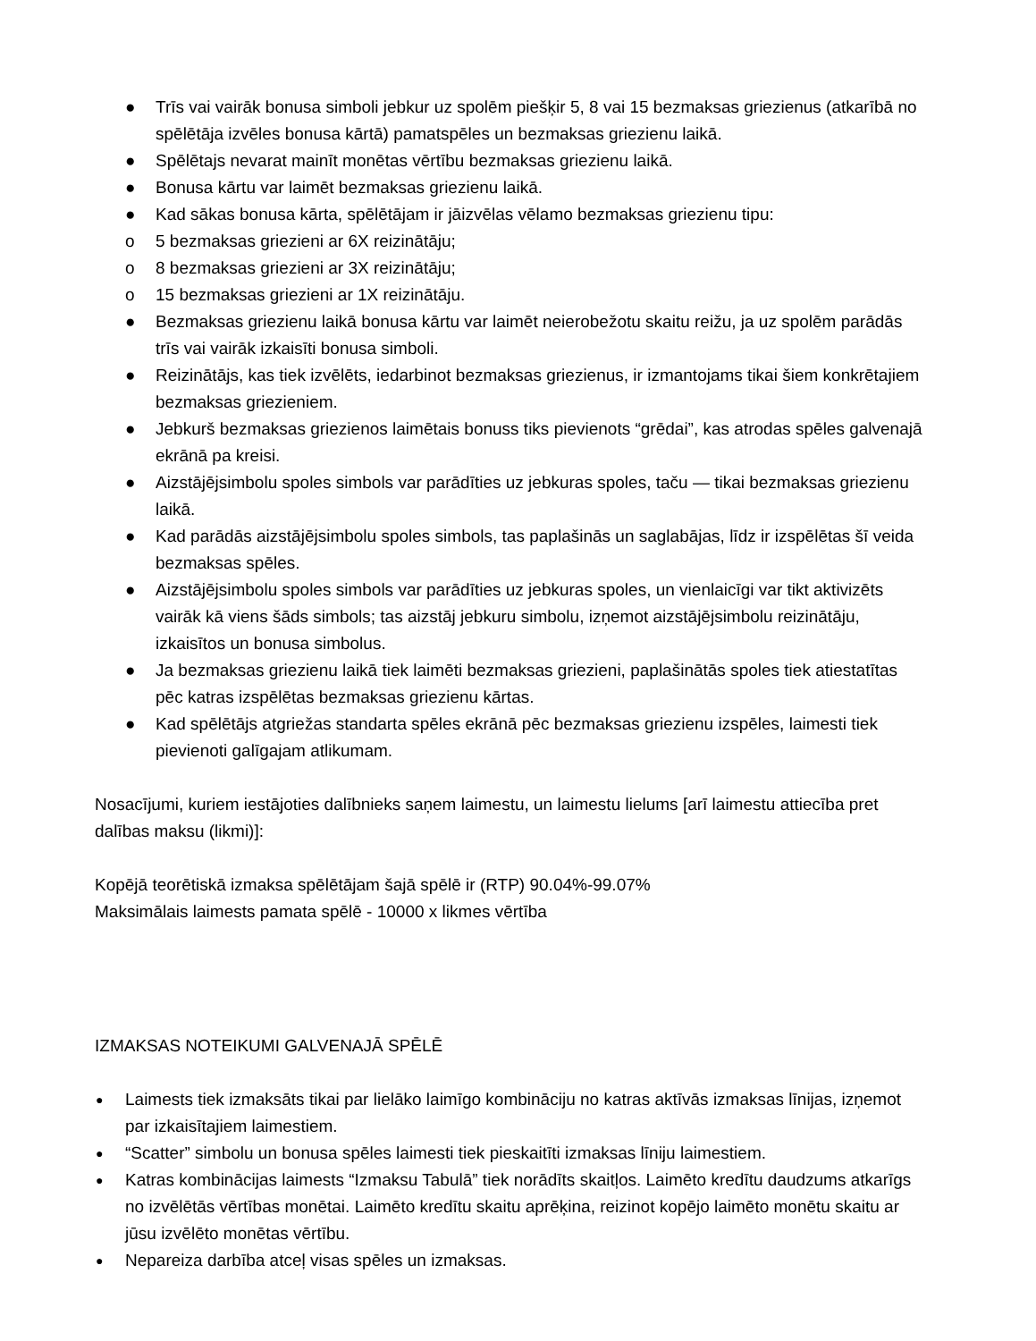● Trīs vai vairāk bonusa simboli jebkur uz spolēm piešķir 5, 8 vai 15 bezmaksas griezienus (atkarībā no spēlētāja izvēles bonusa kārtā) pamatspēles un bezmaksas griezienu laikā.
● Spēlētajs nevarat mainīt monētas vērtību bezmaksas griezienu laikā.
● Bonusa kārtu var laimēt bezmaksas griezienu laikā.
● Kad sākas bonusa kārta, spēlētājam ir jāizvēlas vēlamo bezmaksas griezienu tipu:
o 5 bezmaksas griezieni ar 6X reizinātāju;
o 8 bezmaksas griezieni ar 3X reizinātāju;
o 15 bezmaksas griezieni ar 1X reizinātāju.
● Bezmaksas griezienu laikā bonusa kārtu var laimēt neierobežotu skaitu reižu, ja uz spolēm parādās trīs vai vairāk izkaisīti bonusa simboli.
● Reizinātājs, kas tiek izvēlēts, iedarbinot bezmaksas griezienus, ir izmantojams tikai šiem konkrētajiem bezmaksas griezieniem.
● Jebkurš bezmaksas griezienos laimētais bonuss tiks pievienots “grēdai”, kas atrodas spēles galvenajā ekrānā pa kreisi.
● Aizstājējsimbolu spoles simbols var parādīties uz jebkuras spoles, taču — tikai bezmaksas griezienu laikā.
● Kad parādās aizstājējsimbolu spoles simbols, tas paplašinās un saglabājas, līdz ir izspēlētas šī veida bezmaksas spēles.
● Aizstājējsimbolu spoles simbols var parādīties uz jebkuras spoles, un vienlaicīgi var tikt aktivizēts vairāk kā viens šāds simbols; tas aizstāj jebkuru simbolu, izņemot aizstājējsimbolu reizinātāju, izkaisītos un bonusa simbolus.
● Ja bezmaksas griezienu laikā tiek laimēti bezmaksas griezieni, paplašinātās spoles tiek atiestatītas pēc katras izspēlētas bezmaksas griezienu kārtas.
● Kad spēlētājs atgriežas standarta spēles ekrānā pēc bezmaksas griezienu izspēles, laimesti tiek pievienoti galīgajam atlikumam.
Nosacījumi, kuriem iestājoties dalībnieks saņem laimestu, un laimestu lielums [arī laimestu attiecība pret dalības maksu (likmi)]:
Kopējā teorētiskā izmaksa spēlētājam šajā spēlē ir (RTP) 90.04%-99.07%
Maksimālais laimests pamata spēlē - 10000 x likmes vērtība
IZMAKSAS NOTEIKUMI GALVENAJĀ SPĒLĒ
● Laimests tiek izmaksāts tikai par lielāko laimīgo kombināciju no katras aktīvās izmaksas līnijas, izņemot par izkaisītajiem laimestiem.
● “Scatter” simbolu un bonusa spēles laimesti tiek pieskaitīti izmaksas līniju laimestiem.
● Katras kombinācijas laimests “Izmaksu Tabulā” tiek norādīts skaitļos. Laimēto kredītu daudzums atkarīgs no izvēlētās vērtības monētai. Laimēto kredītu skaitu aprēķina, reizinot kopējo laimēto monētu skaitu ar jūsu izvēlēto monētas vērtību.
● Nepareiza darbība atceļ visas spēles un izmaksas.